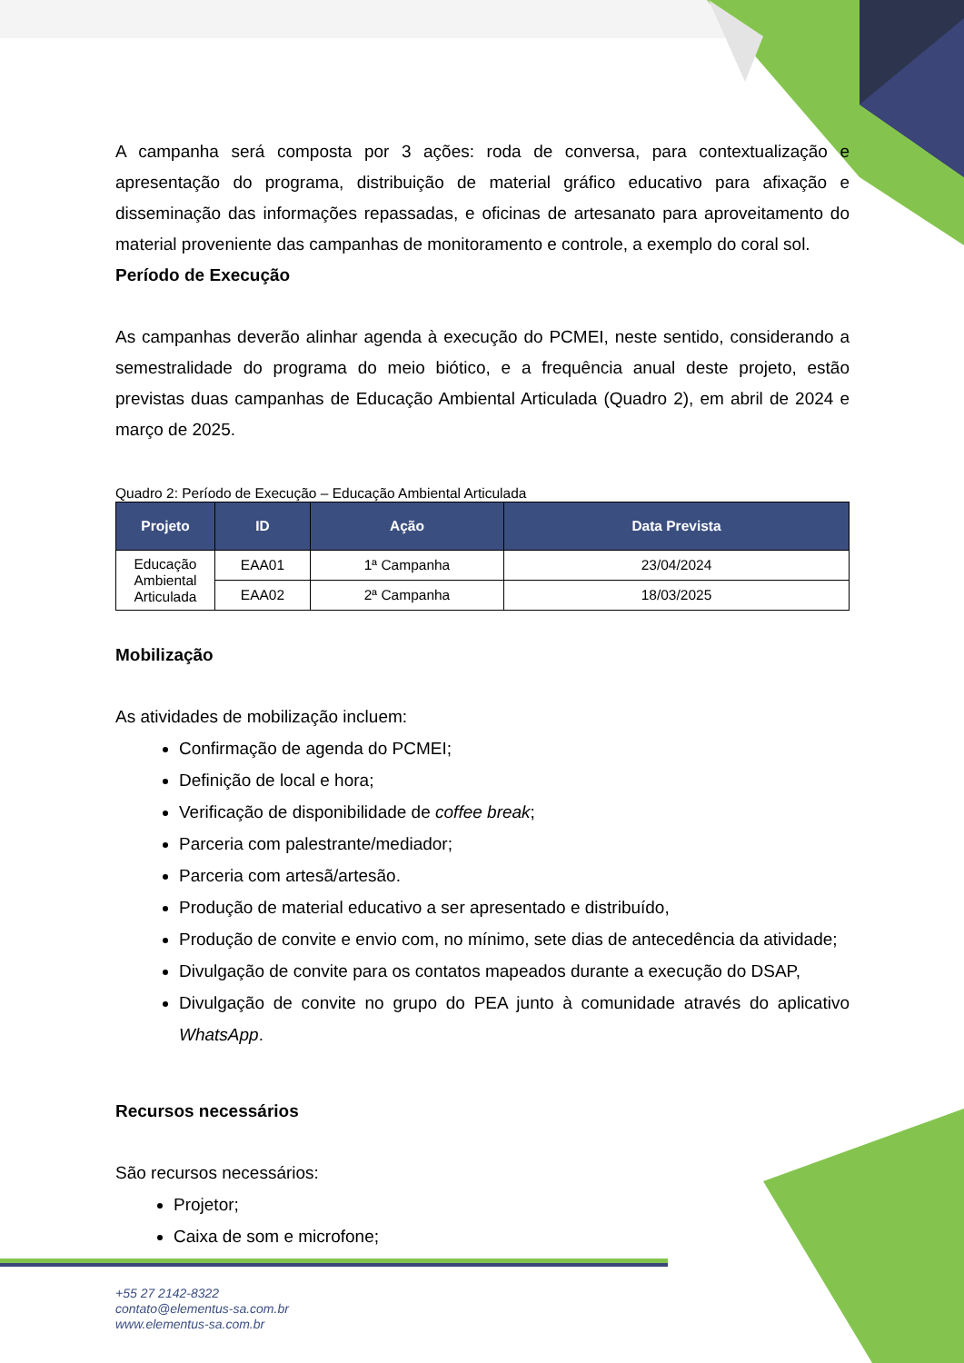A campanha será composta por 3 ações: roda de conversa, para contextualização e apresentação do programa, distribuição de material gráfico educativo para afixação e disseminação das informações repassadas, e oficinas de artesanato para aproveitamento do material proveniente das campanhas de monitoramento e controle, a exemplo do coral sol.
Período de Execução
As campanhas deverão alinhar agenda à execução do PCMEI, neste sentido, considerando a semestralidade do programa do meio biótico, e a frequência anual deste projeto, estão previstas duas campanhas de Educação Ambiental Articulada (Quadro 2), em abril de 2024 e março de 2025.
Quadro 2: Período de Execução – Educação Ambiental Articulada
| Projeto | ID | Ação | Data Prevista |
| --- | --- | --- | --- |
| Educação Ambiental Articulada | EAA01 | 1ª Campanha | 23/04/2024 |
| | EAA02 | 2ª Campanha | 18/03/2025 |
Mobilização
As atividades de mobilização incluem:
Confirmação de agenda do PCMEI;
Definição de local e hora;
Verificação de disponibilidade de coffee break;
Parceria com palestrante/mediador;
Parceria com artesã/artesão.
Produção de material educativo a ser apresentado e distribuído,
Produção de convite e envio com, no mínimo, sete dias de antecedência da atividade;
Divulgação de convite para os contatos mapeados durante a execução do DSAP,
Divulgação de convite no grupo do PEA junto à comunidade através do aplicativo WhatsApp.
Recursos necessários
São recursos necessários:
Projetor;
Caixa de som e microfone;
+55 27 2142-8322
contato@elementus-sa.com.br
www.elementus-sa.com.br